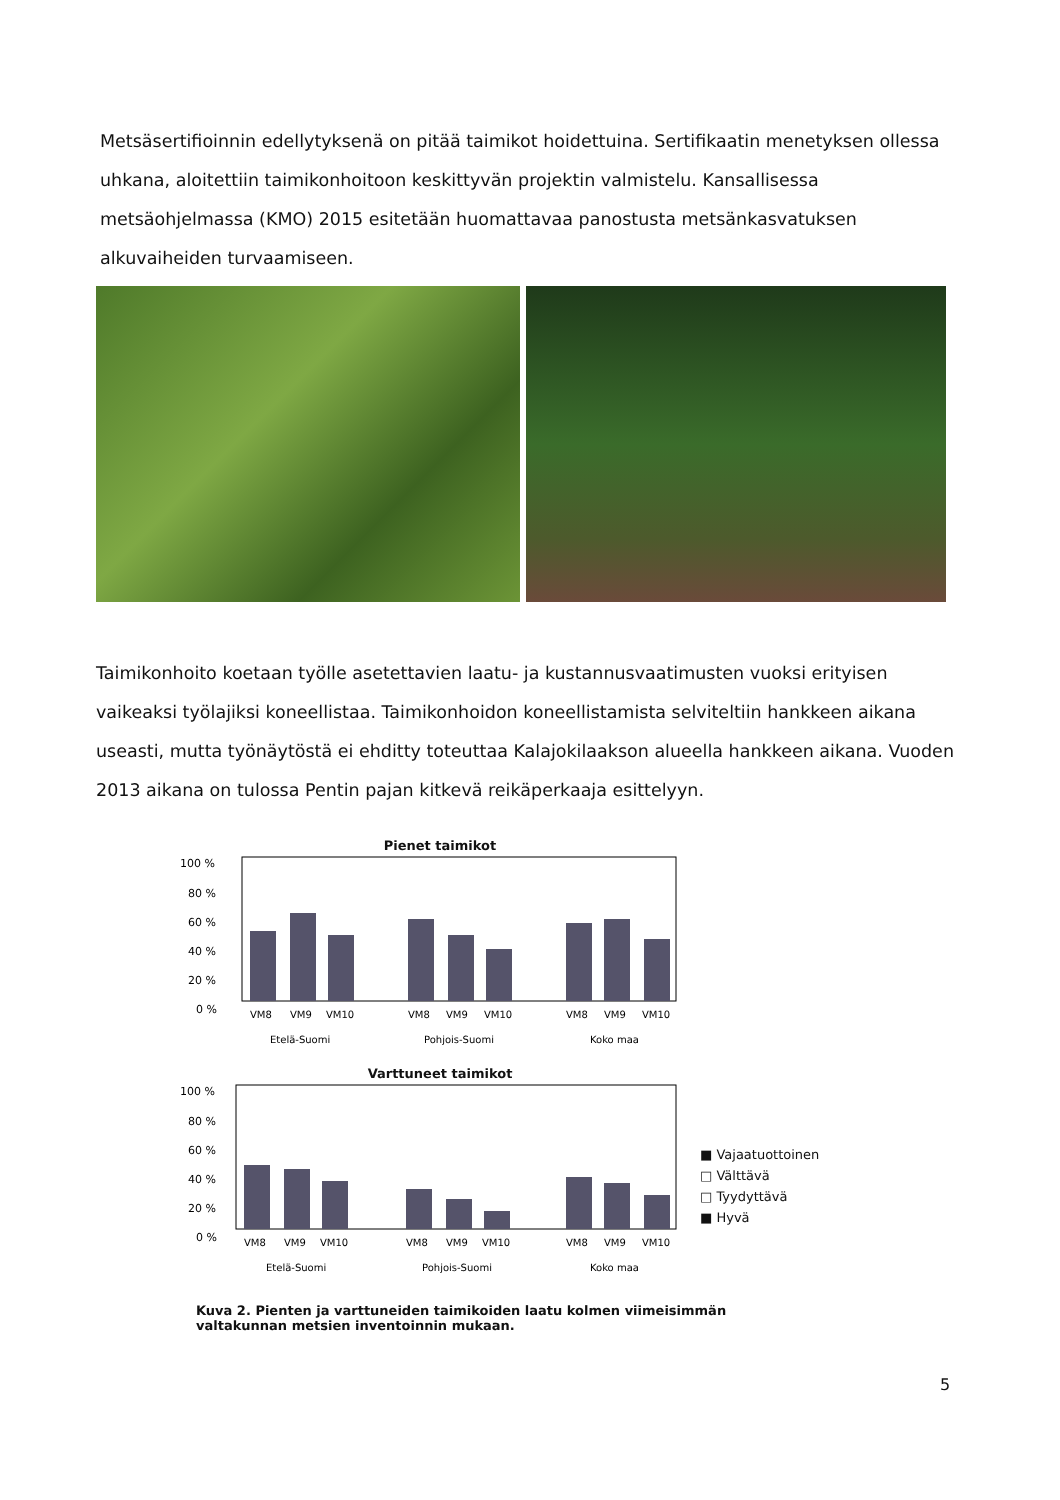Metsäsertifioinnin edellytyksenä on pitää taimikot hoidettuina. Sertifikaatin menetyksen ollessa uhkana, aloitettiin taimikonhoitoon keskittyvän projektin valmistelu. Kansallisessa metsäohjelmassa (KMO) 2015 esitetään huomattavaa panostusta metsänkasvatuksen alkuvaiheiden turvaamiseen.
Taimikonhoito koetaan työlle asetettavien laatu- ja kustannusvaatimusten vuoksi erityisen vaikeaksi työlajiksi koneellistaa. Taimikonhoidon koneellistamista selviteltiin hankkeen aikana useasti, mutta työnäytöstä ei ehditty toteuttaa Kalajokilaakson alueella hankkeen aikana. Vuoden 2013 aikana on tulossa Pentin pajan kitkevä reikäperkaaja esittelyyn.
Pienet taimikot
100 %
80 %
60 %
40 %
20 %
0 %
VM8
VM9
VM10
VM8
VM9
VM10
VM8
VM9
VM10
Etelä-Suomi
Pohjois-Suomi
Koko maa
Varttuneet taimikot
100 %
80 %
60 %
40 %
20 %
0 %
VM8
VM9
VM10
VM8
VM9
VM10
VM8
VM9
VM10
Etelä-Suomi
Pohjois-Suomi
Koko maa
■ Vajaatuottoinen
□ Välttävä
□ Tyydyttävä
■ Hyvä
Kuva 2. Pienten ja varttuneiden taimikoiden laatu kolmen viimeisimmän valtakunnan metsien inventoinnin mukaan.
5